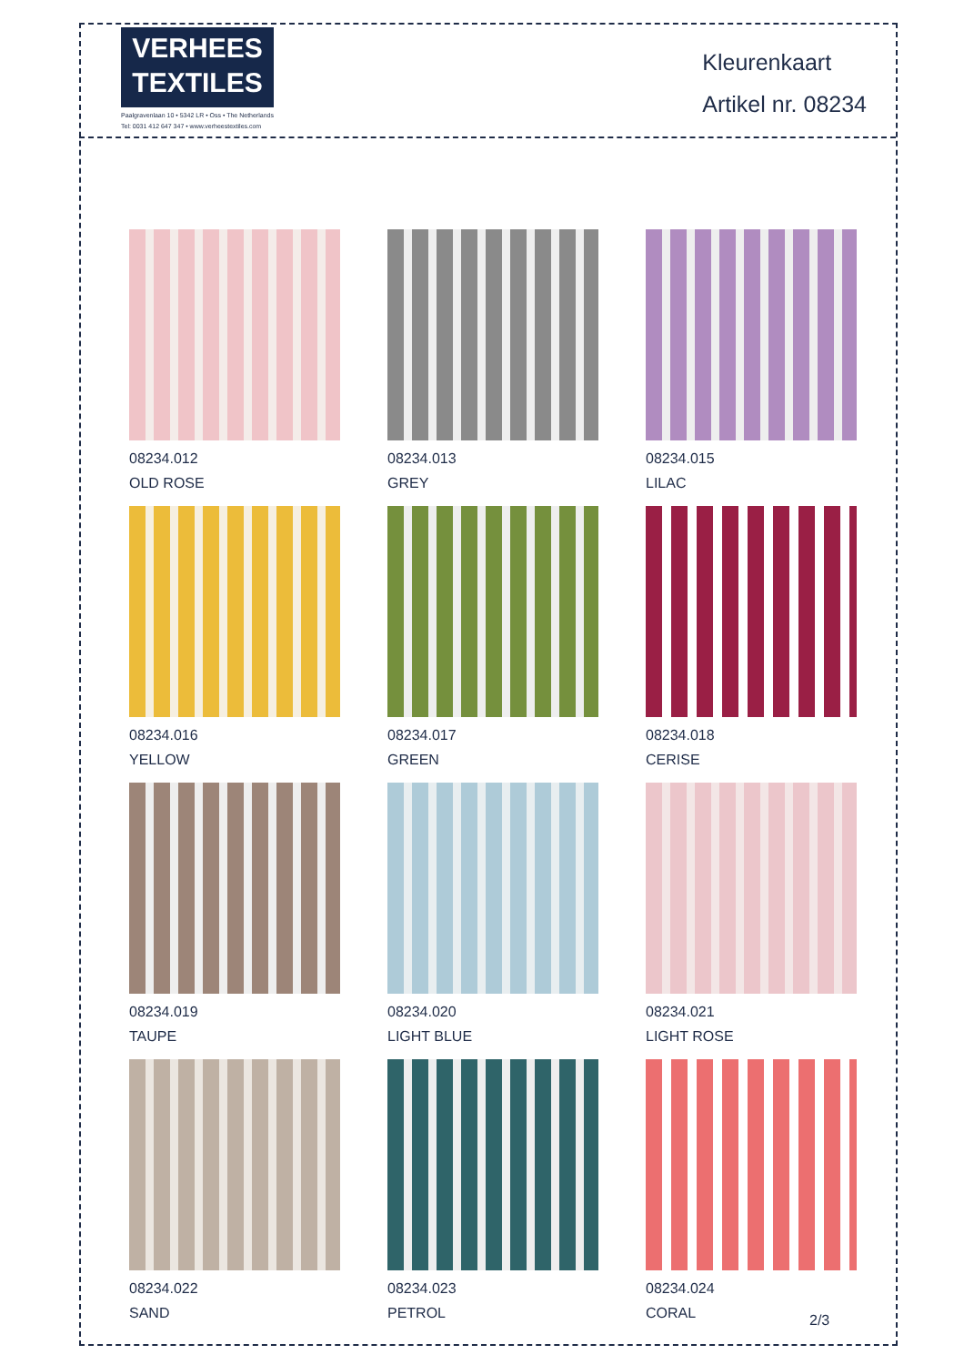VERHEES
TEXTILES
Paalgravenlaan 10 • 5342 LR • Oss • The Netherlands
Tel: 0031 412 647 347 • www.verheestextiles.com
Kleurenkaart
Artikel nr. 08234
08234.012
OLD ROSE
08234.013
GREY
08234.015
LILAC
08234.016
YELLOW
08234.017
GREEN
08234.018
CERISE
08234.019
TAUPE
08234.020
LIGHT BLUE
08234.021
LIGHT ROSE
08234.022
SAND
08234.023
PETROL
08234.024
CORAL
2/3